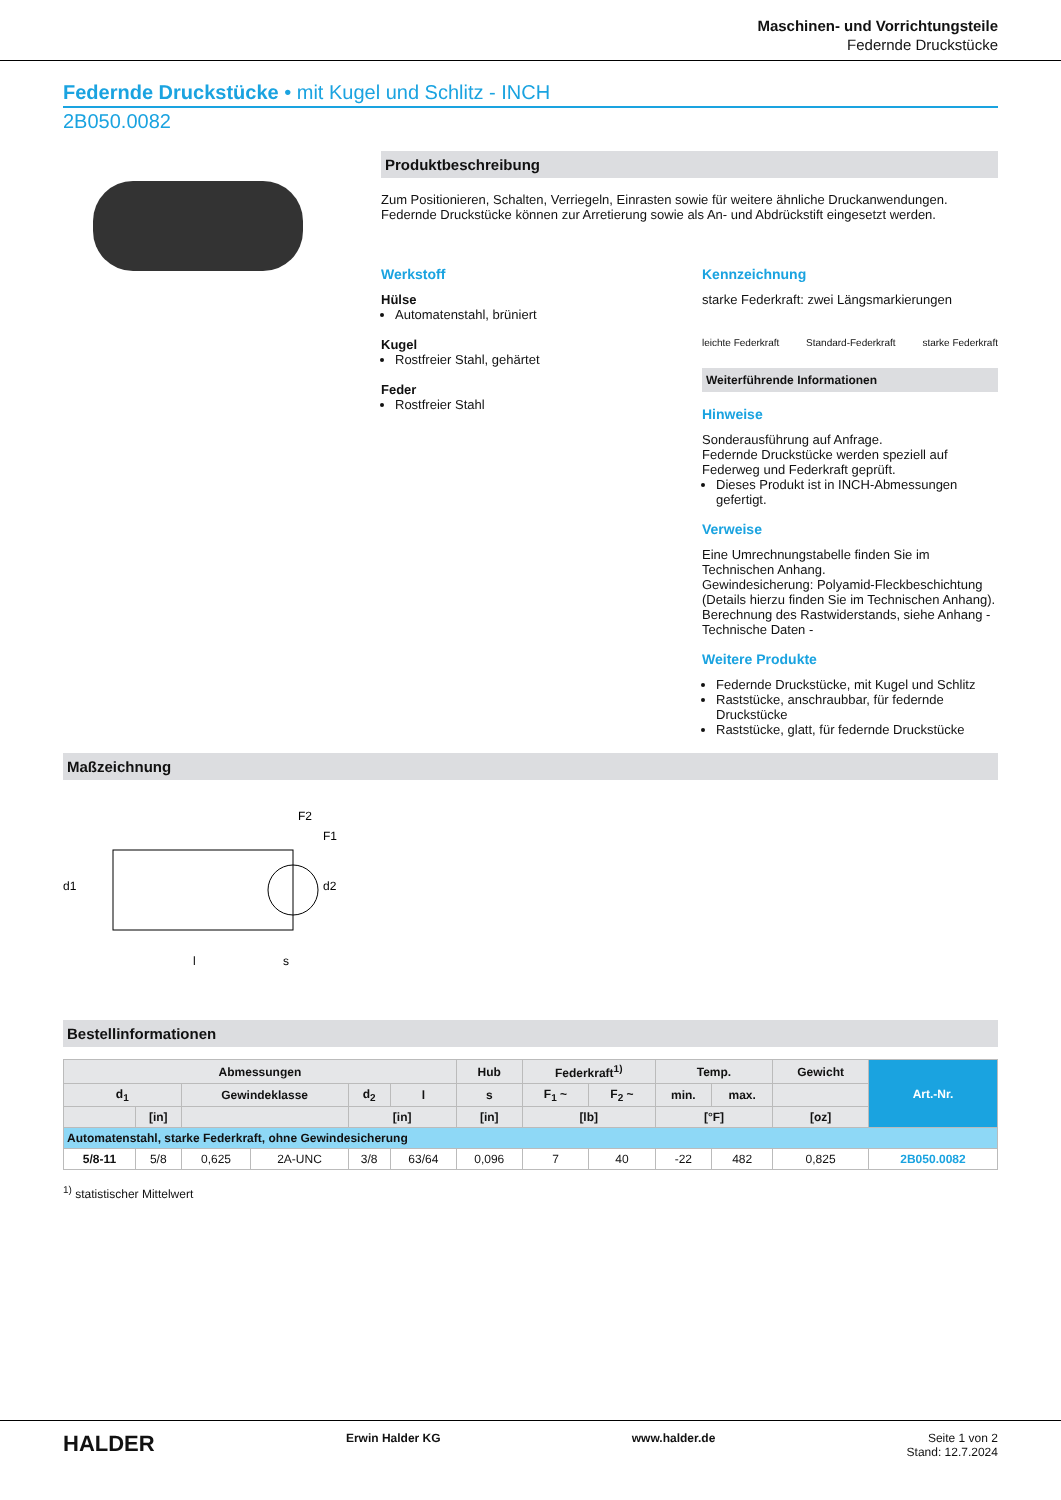Maschinen- und Vorrichtungsteile
Federnde Druckstücke
Federnde Druckstücke • mit Kugel und Schlitz - INCH
2B050.0082
Produktbeschreibung
Zum Positionieren, Schalten, Verriegeln, Einrasten sowie für weitere ähnliche Druckanwendungen.
Federnde Druckstücke können zur Arretierung sowie als An- und Abdrückstift eingesetzt werden.
Werkstoff
Hülse
Automatenstahl, brüniert
Kugel
Rostfreier Stahl, gehärtet
Feder
Rostfreier Stahl
Kennzeichnung
starke Federkraft: zwei Längsmarkierungen
leichte Federkraft Standard-Federkraft starke Federkraft
Weiterführende Informationen
Hinweise
Sonderausführung auf Anfrage.
Federnde Druckstücke werden speziell auf Federweg und Federkraft geprüft.
Dieses Produkt ist in INCH-Abmessungen gefertigt.
Verweise
Eine Umrechnungstabelle finden Sie im Technischen Anhang.
Gewindesicherung: Polyamid-Fleckbeschichtung (Details hierzu finden Sie im Technischen Anhang).
Berechnung des Rastwiderstands, siehe Anhang - Technische Daten -
Weitere Produkte
Federnde Druckstücke, mit Kugel und Schlitz
Raststücke, anschraubbar, für federnde Druckstücke
Raststücke, glatt, für federnde Druckstücke
Maßzeichnung
d1
l
s
d2
F2
F1
Bestellinformationen
| Abmessungen | | | | | | Hub | Federkraft<sup>1)</sup> | | Temp. | | Gewicht | Art.-Nr. |
| --- | --- | --- | --- | --- | --- | --- | --- | --- | --- | --- | --- | --- |
| d<sub>1</sub> | | Gewindeklasse | | d<sub>2</sub> | l | s | F<sub>1</sub> ~ | F<sub>2</sub> ~ | min. | max. | | |
| | [in] | | | [in] | | [in] | [lb] | | [°F] | | [oz] | |
| Automatenstahl, starke Federkraft, ohne Gewindesicherung | | | | | | | | | | | | |
| 5/8-11 | 5/8 | 0,625 | 2A-UNC | 3/8 | 63/64 | 0,096 | 7 | 40 | -22 | 482 | 0,825 | 2B050.0082 |
<sup>1)</sup> statistischer Mittelwert
HALDER Erwin Halder KG www.halder.de Seite 1 von 2
Stand: 12.7.2024